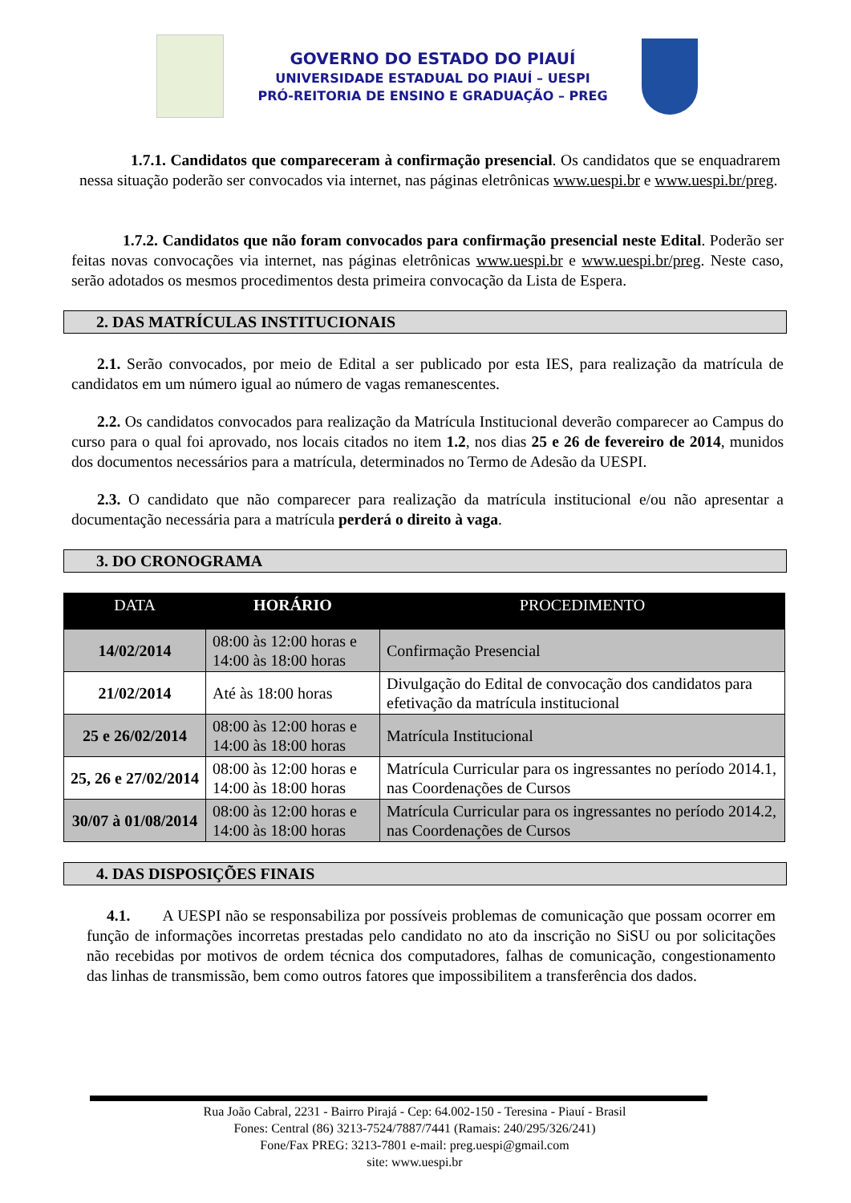GOVERNO DO ESTADO DO PIAUÍ
UNIVERSIDADE ESTADUAL DO PIAUÍ – UESPI
PRÓ-REITORIA DE ENSINO E GRADUAÇÃO – PREG
1.7.1. Candidatos que compareceram à confirmação presencial. Os candidatos que se enquadrarem nessa situação poderão ser convocados via internet, nas páginas eletrônicas www.uespi.br e www.uespi.br/preg.
1.7.2. Candidatos que não foram convocados para confirmação presencial neste Edital. Poderão ser feitas novas convocações via internet, nas páginas eletrônicas www.uespi.br e www.uespi.br/preg. Neste caso, serão adotados os mesmos procedimentos desta primeira convocação da Lista de Espera.
2. DAS MATRÍCULAS INSTITUCIONAIS
2.1. Serão convocados, por meio de Edital a ser publicado por esta IES, para realização da matrícula de candidatos em um número igual ao número de vagas remanescentes.
2.2. Os candidatos convocados para realização da Matrícula Institucional deverão comparecer ao Campus do curso para o qual foi aprovado, nos locais citados no item 1.2, nos dias 25 e 26 de fevereiro de 2014, munidos dos documentos necessários para a matrícula, determinados no Termo de Adesão da UESPI.
2.3. O candidato que não comparecer para realização da matrícula institucional e/ou não apresentar a documentação necessária para a matrícula perderá o direito à vaga.
3. DO CRONOGRAMA
| DATA | HORÁRIO | PROCEDIMENTO |
| --- | --- | --- |
| 14/02/2014 | 08:00 às 12:00 horas e 14:00 às 18:00 horas | Confirmação Presencial |
| 21/02/2014 | Até às 18:00 horas | Divulgação do Edital de convocação dos candidatos para efetivação da matrícula institucional |
| 25 e 26/02/2014 | 08:00 às 12:00 horas e 14:00 às 18:00 horas | Matrícula Institucional |
| 25, 26 e 27/02/2014 | 08:00 às 12:00 horas e 14:00 às 18:00 horas | Matrícula Curricular para os ingressantes no período 2014.1, nas Coordenações de Cursos |
| 30/07 à 01/08/2014 | 08:00 às 12:00 horas e 14:00 às 18:00 horas | Matrícula Curricular para os ingressantes no período 2014.2, nas Coordenações de Cursos |
4. DAS DISPOSIÇÕES FINAIS
4.1. A UESPI não se responsabiliza por possíveis problemas de comunicação que possam ocorrer em função de informações incorretas prestadas pelo candidato no ato da inscrição no SiSU ou por solicitações não recebidas por motivos de ordem técnica dos computadores, falhas de comunicação, congestionamento das linhas de transmissão, bem como outros fatores que impossibilitem a transferência dos dados.
Rua João Cabral, 2231 - Bairro Pirajá - Cep: 64.002-150 - Teresina - Piauí - Brasil
Fones: Central (86) 3213-7524/7887/7441 (Ramais: 240/295/326/241)
Fone/Fax PREG: 3213-7801 e-mail: preg.uespi@gmail.com
site: www.uespi.br